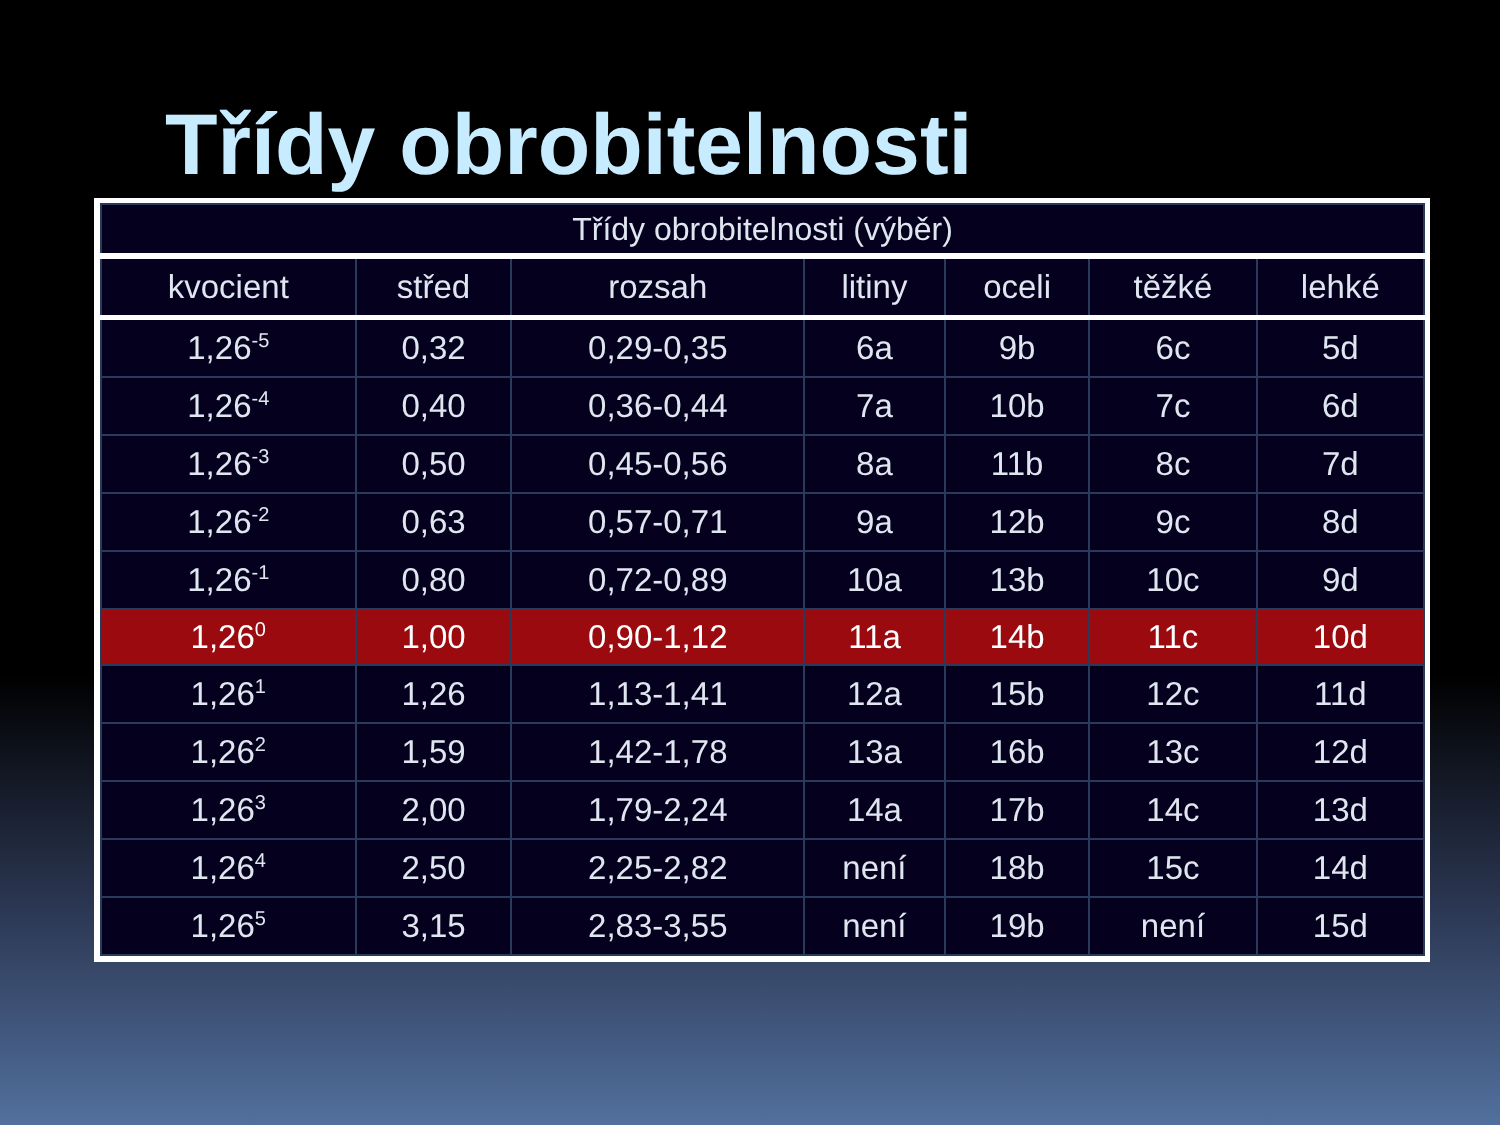Třídy obrobitelnosti
| Třídy obrobitelnosti (výběr) | | | | | | |
| --- | --- | --- | --- | --- | --- | --- |
| kvocient | střed | rozsah | litiny | oceli | těžké | lehké |
| 1,26<sup>-5</sup> | 0,32 | 0,29-0,35 | 6a | 9b | 6c | 5d |
| 1,26<sup>-4</sup> | 0,40 | 0,36-0,44 | 7a | 10b | 7c | 6d |
| 1,26<sup>-3</sup> | 0,50 | 0,45-0,56 | 8a | 11b | 8c | 7d |
| 1,26<sup>-2</sup> | 0,63 | 0,57-0,71 | 9a | 12b | 9c | 8d |
| 1,26<sup>-1</sup> | 0,80 | 0,72-0,89 | 10a | 13b | 10c | 9d |
| 1,26<sup>0</sup> | 1,00 | 0,90-1,12 | 11a | 14b | 11c | 10d |
| 1,26<sup>1</sup> | 1,26 | 1,13-1,41 | 12a | 15b | 12c | 11d |
| 1,26<sup>2</sup> | 1,59 | 1,42-1,78 | 13a | 16b | 13c | 12d |
| 1,26<sup>3</sup> | 2,00 | 1,79-2,24 | 14a | 17b | 14c | 13d |
| 1,26<sup>4</sup> | 2,50 | 2,25-2,82 | není | 18b | 15c | 14d |
| 1,26<sup>5</sup> | 3,15 | 2,83-3,55 | není | 19b | není | 15d |